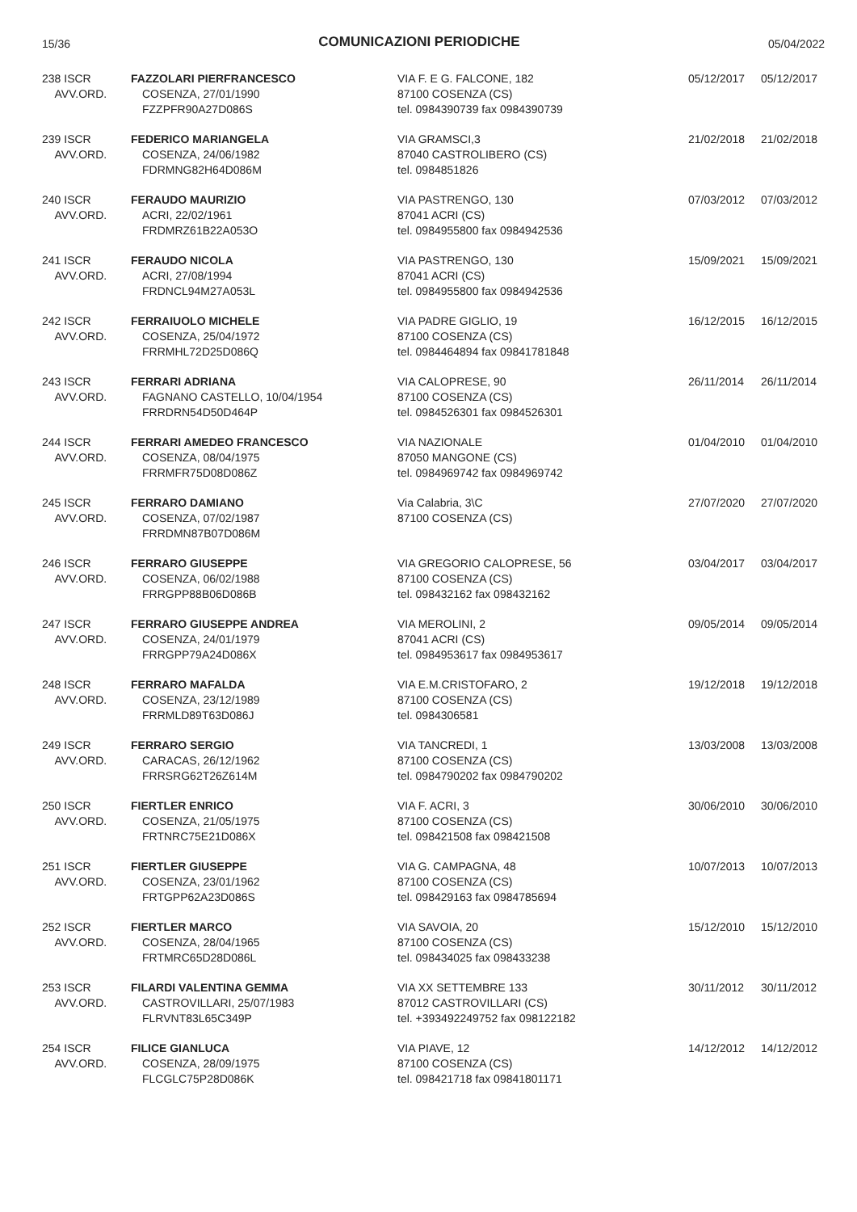15/36
COMUNICAZIONI PERIODICHE
05/04/2022
| 238 ISCR AVV.ORD. | FAZZOLARI PIERFRANCESCO COSENZA, 27/01/1990 FZZPFR90A27D086S | VIA F. E G. FALCONE, 182 87100 COSENZA (CS) tel. 0984390739 fax 0984390739 | 05/12/2017 | 05/12/2017 |
| 239 ISCR AVV.ORD. | FEDERICO MARIANGELA COSENZA, 24/06/1982 FDRMNG82H64D086M | VIA GRAMSCI,3 87040 CASTROLIBERO (CS) tel. 0984851826 | 21/02/2018 | 21/02/2018 |
| 240 ISCR AVV.ORD. | FERAUDO MAURIZIO ACRI, 22/02/1961 FRDMRZ61B22A053O | VIA PASTRENGO, 130 87041 ACRI (CS) tel. 0984955800 fax 0984942536 | 07/03/2012 | 07/03/2012 |
| 241 ISCR AVV.ORD. | FERAUDO NICOLA ACRI, 27/08/1994 FRDNCL94M27A053L | VIA PASTRENGO, 130 87041 ACRI (CS) tel. 0984955800 fax 0984942536 | 15/09/2021 | 15/09/2021 |
| 242 ISCR AVV.ORD. | FERRAIUOLO MICHELE COSENZA, 25/04/1972 FRRMHL72D25D086Q | VIA PADRE GIGLIO, 19 87100 COSENZA (CS) tel. 0984464894 fax 09841781848 | 16/12/2015 | 16/12/2015 |
| 243 ISCR AVV.ORD. | FERRARI ADRIANA FAGNANO CASTELLO, 10/04/1954 FRRDRN54D50D464P | VIA CALOPRESE, 90 87100 COSENZA (CS) tel. 0984526301 fax 0984526301 | 26/11/2014 | 26/11/2014 |
| 244 ISCR AVV.ORD. | FERRARI AMEDEO FRANCESCO COSENZA, 08/04/1975 FRRMFR75D08D086Z | VIA NAZIONALE 87050 MANGONE (CS) tel. 0984969742 fax 0984969742 | 01/04/2010 | 01/04/2010 |
| 245 ISCR AVV.ORD. | FERRARO DAMIANO COSENZA, 07/02/1987 FRRDMN87B07D086M | Via Calabria, 3\C 87100 COSENZA (CS) | 27/07/2020 | 27/07/2020 |
| 246 ISCR AVV.ORD. | FERRARO GIUSEPPE COSENZA, 06/02/1988 FRRGPP88B06D086B | VIA GREGORIO CALOPRESE, 56 87100 COSENZA (CS) tel. 098432162 fax 098432162 | 03/04/2017 | 03/04/2017 |
| 247 ISCR AVV.ORD. | FERRARO GIUSEPPE ANDREA COSENZA, 24/01/1979 FRRGPP79A24D086X | VIA MEROLINI, 2 87041 ACRI (CS) tel. 0984953617 fax 0984953617 | 09/05/2014 | 09/05/2014 |
| 248 ISCR AVV.ORD. | FERRARO MAFALDA COSENZA, 23/12/1989 FRRMLD89T63D086J | VIA E.M.CRISTOFARO, 2 87100 COSENZA (CS) tel. 0984306581 | 19/12/2018 | 19/12/2018 |
| 249 ISCR AVV.ORD. | FERRARO SERGIO CARACAS, 26/12/1962 FRRSRG62T26Z614M | VIA TANCREDI, 1 87100 COSENZA (CS) tel. 0984790202 fax 0984790202 | 13/03/2008 | 13/03/2008 |
| 250 ISCR AVV.ORD. | FIERTLER ENRICO COSENZA, 21/05/1975 FRTNRC75E21D086X | VIA F. ACRI, 3 87100 COSENZA (CS) tel. 098421508 fax 098421508 | 30/06/2010 | 30/06/2010 |
| 251 ISCR AVV.ORD. | FIERTLER GIUSEPPE COSENZA, 23/01/1962 FRTGPP62A23D086S | VIA G. CAMPAGNA, 48 87100 COSENZA (CS) tel. 098429163 fax 0984785694 | 10/07/2013 | 10/07/2013 |
| 252 ISCR AVV.ORD. | FIERTLER MARCO COSENZA, 28/04/1965 FRTMRC65D28D086L | VIA SAVOIA, 20 87100 COSENZA (CS) tel. 098434025 fax 098433238 | 15/12/2010 | 15/12/2010 |
| 253 ISCR AVV.ORD. | FILARDI VALENTINA GEMMA CASTROVILLARI, 25/07/1983 FLRVNT83L65C349P | VIA XX SETTEMBRE 133 87012 CASTROVILLARI (CS) tel. +393492249752 fax 098122182 | 30/11/2012 | 30/11/2012 |
| 254 ISCR AVV.ORD. | FILICE GIANLUCA COSENZA, 28/09/1975 FLCGLC75P28D086K | VIA PIAVE, 12 87100 COSENZA (CS) tel. 098421718 fax 09841801171 | 14/12/2012 | 14/12/2012 |